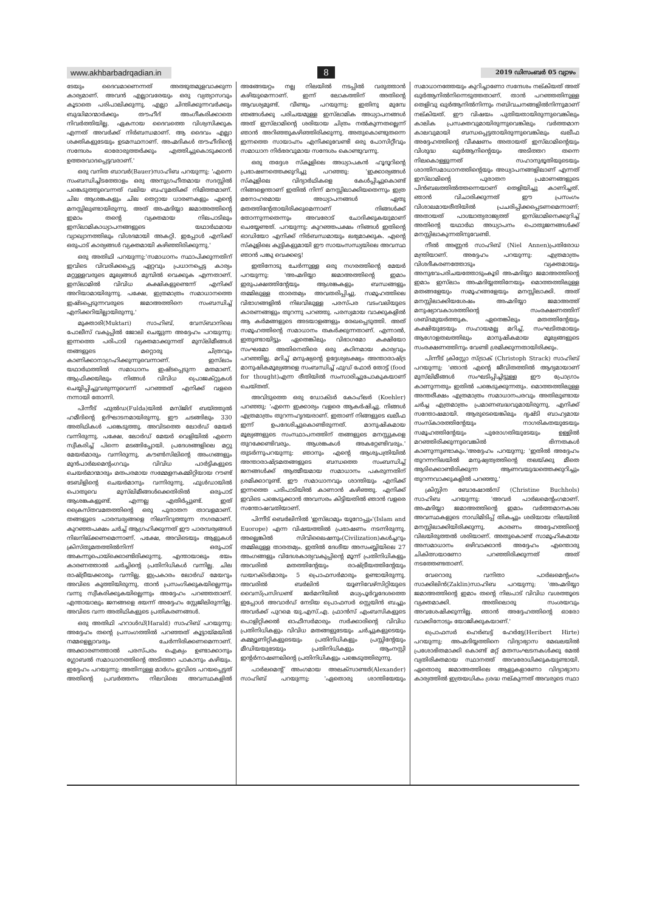www.akhbarbadrqadian.in 8 2019 ഡിസംബർ 05 വ്യാഴം
ടേയും ദൈവമാണെന്നത് അത്ഭുതമുളവാക്കുന്ന കാര്യമാണ്. അവൻ എല്ലാവരേയും ഒരു വ്യത്യാസവും കൂടാതെ പരിപാലിക്കുന്നു. എല്ലാ ചിന്തിക്കുന്നവർക്കും ബുദ്ധിമാന്മാർക്കും തൗഹീദ് അംഗീകരിക്കാതെ നിവർത്തിയില്ല. ഏകനായ ദൈവത്തെ വിശ്വസിക്കുക എന്നത് അവർക്ക് നിർബന്ധമാണ്. ആ ദൈവം എല്ലാ ശക്തികളുടേയും ഉടമസ്ഥനാണ്. അഹ്മദികൾ തൗഹീദിന്റെ സന്ദേശം ഓരോരുത്തർക്കും എത്തിച്ചുകൊടുക്കാൻ ഉത്തരവാദപ്പെട്ടവരാണ്.'
ഒരു വനിത ബാവർ(Bauer)സാഹിബ പറയുന്നു: 'എന്നെ സംബന്ധിച്ചിടത്തോളം ഒരു അനുഗ്രഹീതമായ സദസ്സിൽ പങ്കെടുത്തുവെന്നത് വലിയ ബഹുമതിക്ക് നിമിത്തമാണ്. ചില ആശങ്കകളും ചില തെറ്റായ ധാരണകളും എന്റെ മനസ്സിലുണ്ടായിരുന്നു. അത് അഹ്മദിയ്യാ ജമാഅത്തിന്റെ ഇമാം തന്റെ വ്യക്തമായ നിലപാടിലും ഇസ്‌ലാമികാധ്യാപനങ്ങളുടെ യഥാർഥമായ വ്യാഖ്യാനത്തിലും വിശദമായി അകറ്റി. ഇപ്പോൾ എനിക്ക് ഒരുപാട് കാര്യങ്ങൾ വ്യക്തമായി കഴിഞ്ഞിരിക്കുന്നു.'
ഒരു അതിഥി പറയുന്നു:'സമാധാനം സ്ഥാപിക്കുന്നതിന് ഇവിടെ വിവരിക്കപ്പെട്ട ഏറ്റവും പ്രധാനപ്പെട്ട കാര്യം മറ്റുള്ളവരുടെ മൂല്യങ്ങൾ മുമ്പിൽ വെക്കുക എന്നതാണ്. ഇസ്‌ലാമിൽ വിവിധ കക്ഷികളുണ്ടെന്ന് എനിക്ക് അറിയാമായിരുന്നു. പക്ഷേ, ഇത്രമാത്രം സമാധാനത്തെ ഇഷ്ടപ്പെടുന്നവരുടെ ജമാഅത്തിനെ സംബന്ധിച്ച് എനിക്കറിയില്ലായിരുന്നു.'
മുക്താരി(Muktari) സാഹിബ്, വേസ്ബാനിലെ പോലീസ് വകുപ്പിൽ ജോലി ചെയ്യുന്ന അദ്ദേഹം പറയുന്നു: ഇന്നത്തെ പരിപാടി വ്യക്തമാക്കുന്നത് മുസ്‌ലിമീങ്ങൾ തങ്ങളുടെ മറ്റൊരു ചിത്രവും കാണിക്കാനാഗ്രഹിക്കുന്നുവെന്നാണ്. ഇസ്‌ലാം യഥാർഥത്തിൽ സമാധാനം ഇഷ്ടപ്പെടുന്ന മതമാണ്. ആഫ്രിക്കയിലും നിങ്ങൾ വിവിധ പ്രൊജക്റ്റുകൾ ചെയ്യിപ്പിച്ചുവരുന്നുവെന്ന് പറഞ്ഞത് എനിക്ക് വളരെ നന്നായി തോന്നി.
പിന്നീട് ഫുൽഡ(Fulda)യിൽ മസ്ജിദ് ബയ്ത്തുൽ ഹമീദിന്റെ ഉദ്ഘാടനമായിരുന്നു. ഈ ചടങ്ങിലും 330 അതിഥികൾ പങ്കെടുത്തു. അവിടത്തെ ലോർഡ് മേയർ വന്നിരുന്നു. പക്ഷേ, ലോർഡ് മേയർ വെളിയിൽ എന്നെ സ്വീകരിച്ച് പിന്നെ മടങ്ങിപ്പോയി. പ്രദേശങ്ങളിലെ മറ്റു മേയർമാരും വന്നിരുന്നു. കൗൺസിലിന്റെ അംഗങ്ങളും മുൻപാർലമെന്റംഗവും വിവിധ പാർട്ടികളുടെ ചെയർമാന്മാരും മതപരമായ സമ്മേളനകമ്മിറ്റിയായ റൗണ്ട് ടേബിളിന്റെ ചെയർമാനും വന്നിരുന്നു. ഫുൾഡായിൽ പൊതുവെ മുസ്‌ലിമീങ്ങൾക്കെതിരിൽ ഒരുപാട് ആശങ്കകളുണ്ട്. എന്നല്ല എതിർപ്പുണ്ട്. ഇത് ക്രൈസ്തവമതത്തിന്റെ ഒരു പുരാതന താവളമാണ്. തങ്ങളുടെ പാരമ്പര്യങ്ങളെ നിലനിറുത്തുന്ന നഗരമാണ്. കുറഞ്ഞപക്ഷം ചർച്ച് ആഗ്രഹിക്കുന്നത് ഈ പാരമ്പര്യങ്ങൾ നിലനില്ക്കണമെന്നാണ്. പക്ഷേ, അവിടെയും ആളുകൾ ക്രിസ്തുമതത്തിൽനിന്ന് ഒരുപാട് അകന്നുപൊയ്ക്കൊണ്ടിരിക്കുന്നു. എന്തായാലും ഭയം കാരണത്താൽ ചർച്ചിന്റെ പ്രതിനിധികൾ വന്നില്ല. ചില രാഷ്ട്രീയക്കാരും വന്നില്ല. ഇപ്രകാരം ലോർഡ് മേയറും അവിടെ കുത്തിയിരുന്നു. താൻ പ്രസംഗിക്കുകയില്ലെന്നും വന്നു സ്വീകരിക്കുകയില്ലെന്നും അദ്ദേഹം പറഞ്ഞതാണ്. എന്തായാലും ജനങ്ങളെ ഭയന്ന് അദ്ദേഹം സ്റ്റേജിലിരുന്നില്ല. അവിടെ വന്ന അതിഥികളുടെ പ്രതികരണങ്ങൾ.
ഒരു അതിഥി ഹറാൾഡ്(Harald) സാഹിബ് പറയുന്നു: അദ്ദേഹം തന്റെ പ്രസംഗത്തിൽ പറഞ്ഞത് കൂട്ടായ്മയിൽ നമ്മളെല്ലാവരും ചേർന്നിരിക്കണമെന്നാണ്. അക്കാരണത്താൽ പരസ്പരം ഐക്യം ഉണ്ടാക്കാനും ഗ്ലോബൽ സമാധാനത്തിന്റെ അടിത്തറ പാകാനും കഴിയും. ഇദ്ദേഹം പറയുന്നു: അതിനുള്ള മാർഗം ഇവിടെ പറയപ്പെട്ടത് അതിന്റെ പ്രവർത്തനം നിലവിലെ അവസ്ഥകളിൽ അങ്ങേയറ്റം നല്ല നിലയിൽ നടപ്പിൽ വരുത്താൻ കഴിയുമെന്നാണ്. ഇന്ന് ലോകത്തിന് അതിന്റെ ആവശ്യമുണ്ട്. വീണ്ടും പറയുന്നു: ഇതിനു മുമ്പേ ഞങ്ങൾക്കു പരിചയമുള്ള ഇസ്‌ലാമിക അധ്യാപനങ്ങൾ അത് ഇസ്‌ലാമിന്റെ ശരിയായ ചിത്രം നൽകുന്നതല്ലെന്ന് ഞാൻ അറിഞ്ഞുകഴിഞ്ഞിരിക്കുന്നു. അതുകൊണ്ടുതന്നെ ഇന്നത്തെ സായാഹ്നം എനിക്കുവേണ്ടി ഒരു പോസിറ്റീവും സമാധാന നിർഭരവുമായ സന്ദേശം കൊണ്ടുവന്നു.
ഒരു തദ്ദേശ സ്കൂളിലെ അധ്യാപകൻ ഹൂദൂറിന്റെ പ്രഭാഷണത്തെക്കുറിച്ചു പറഞ്ഞു: 'ഇക്കാര്യങ്ങൾ സ്കൂളിലെ വിദ്യാർഥികളെ കേൾപ്പിച്ചുകൊണ്ട് നിങ്ങളെന്താണ് ഇതിൽ നിന്ന് മനസ്സിലാക്കിയതെന്നും ഇത്ര മനോഹരമായ അധ്യാപനങ്ങൾ ഏതു മതത്തിന്റേതായിരിക്കുമെന്നാണ് നിങ്ങൾക്ക് തോന്നുന്നതെന്നും അവരോട് ചോദിക്കുകയുമാണ് ചെയ്യേണ്ടത്. പറയുന്നു: കുറഞ്ഞപക്ഷം നിങ്ങൾ ഇതിന്റെ ഓഡിയോ എനിക്ക് നിർബന്ധമായും ലഭ്യമാക്കുക. എന്റെ സ്കൂളിലെ കുട്ടികളുമായി ഈ സായംസന്ധ്യയിലെ അവസ്ഥ ഞാൻ പങ്കു വെക്കട്ടെ!
ഇതിനോടു ചേർന്നുള്ള ഒരു നഗരത്തിന്റെ മേയർ പറയുന്നു: 'അഹ്മദിയ്യാ ജമാഅത്തിന്റെ ഇമാം ഇരുപക്ഷത്തിന്റേയും ആശങ്കകളും ബന്ധങ്ങളും തമ്മിലുള്ള താരതമ്യം അവതരിപ്പിച്ചു. സമൂഹത്തിലെ വിഭാഗങ്ങളിൽ നിലവിലുള്ള പരസ്പര വടംവലിയുടെ കാരണങ്ങളും തുറന്നു പറഞ്ഞു. പരസ്യമായ വാക്കുകളിൽ ആ കർമങ്ങളുടെ അടയാളങ്ങളും രേഖപ്പെടുത്തി. അത് സമൂഹത്തിന്റെ സമാധാനം തകർക്കുന്നതാണ്. എന്നാൽ, ഇതുണ്ടായിട്ടും ഏതെങ്കിലും വിഭാഗമോ കക്ഷിയോ സംഘമോ അതിനെതിരെ ഒരു കഠിനമായ കാര്യവും പറഞ്ഞില്ല. മറിച്ച് മനുഷ്യന്റെ ഉദ്ദേശ്യലക്ഷ്യം അന്താരാഷ്ട്ര മാനുഷികമൂല്യങ്ങളെ സംബന്ധിച്ച് ഫുഡ് ഫോർ തോട്ട് (food for thought)എന്ന രീതിയിൽ സംസാരിച്ചുപോകുകയാണ് ചെയ്തത്.
അവിടുത്തെ ഒരു ഡോക്ടർ കോഹ്‌ലർ (Koehler) പറഞ്ഞു: 'എന്നെ ഇക്കാര്യം വളരെ ആകർഷിച്ചു. നിങ്ങൾ എത്രമാത്രം തുറന്നഹൃദയരാണ്. ഇതാണ് നിങ്ങളുടെ ഖലീഫ ഇന്ന് ഉപദേശിച്ചുകൊണ്ടിരുന്നത്. മാനുഷികമായ മൂല്യങ്ങളുടെ സംസ്ഥാപനത്തിന് തങ്ങളുടെ മനസ്സുകളെ തുറക്കേണ്ടിവരും. ആശങ്കകൾ അകറ്റേണ്ടിവരും.' തുടർന്നുപറയുന്നു: ഞാനും എന്റെ ആശുപത്രിയിൽ അന്താരാഷ്ട്രമതങ്ങളുടെ ബന്ധത്തെ സംബന്ധിച്ച് ജനങ്ങൾക്ക് ആത്മീയമായ സമാധാനം പകരുന്നതിന് ശ്രമിക്കാറുണ്ട്. ഈ സമാധാനവും ശാന്തിയും എനിക്ക് ഇന്നത്തെ പരിപാടിയിൽ കാണാൻ കഴിഞ്ഞു. എനിക്ക് ഇവിടെ പങ്കെടുക്കാൻ അവസരം കിട്ടിയതിൽ ഞാൻ വളരെ സന്തോഷവതിയാണ്.
പിന്നീട് ബെർലിനിൽ 'ഇസ്‌ലാമും യൂറോപ്പും'(Islam and Euorope) എന്ന വിഷയത്തിൽ പ്രഭാഷണം നടന്നിരുന്നു. അല്ലെങ്കിൽ സിവിലൈഷനും(Civilization)കൾച്ചറും തമ്മിലുള്ള താരതമ്യം. ഇതിൽ ദേശീയ അസംബ്ലിയിലെ 27 അംഗങ്ങളും വിദേശകാര്യവകുപ്പിന്റെ മൂന്ന് പ്രതിനിധികളും അവരിൽ മതത്തിന്റേയും രാഷ്ട്രീയത്തിന്റേയും ഡയറക്ടർമാരും 5 പ്രൊഫസർമാരും ഉണ്ടായിരുന്നു. അവരിൽ ബർലിൻ യൂണിവേഴ്സിറ്റിയുടെ വൈസ്പ്രസിഡണ്ട് ജർമനിയിൽ മധ്യപൂർവ്വദേശത്തെ ഇപ്പോൾ അവാർഡ് നേടിയ പ്രൊഫസർ സ്റ്റെയിൻ ബച്ചും അവർക്ക് പുറമെ യു.എസ്.എ. ഫ്രാൻസ് എംബസികളുടെ പൊളിറ്റിക്കൽ ഓഫീസർമാരും സർക്കാരിന്റെ വിവിധ പ്രതിനിധികളും വിവിധ മതങ്ങളുടേയും ചർച്ചുകളുടെയും കമ്മ്യൂണിറ്റികളുടെയും പ്രതിനിധികളും പ്രസ്സിന്റേയും മീഡിയയുടേയും പ്രതിനിധികളും ആംനസ്റ്റി ഇന്റർനാഷണലിന്റെ പ്രതിനിധികളും പങ്കെടുത്തിരുന്നു.
പാർലമെന്റ് അംഗമായ അലക്സാണ്ടർ(Alexander) സാഹിബ് പറയുന്നു: 'ഏതൊരു ശാന്തിയേയും സമാധാനത്തേയും കുറിച്ചാണോ സന്ദേശം നല്കിയത് അത് ഖുർആനിൽനിന്നെടുത്തതാണ്. താൻ പറഞ്ഞതിനുള്ള തെളിവു ഖുർആനിൽനിന്നും നബിവചനങ്ങളിൽനിന്നുമാണ് നല്കിയത്. ഈ വിഷയം പുതിയതായിരുന്നുവെങ്കിലും കാലിക പ്രസക്തവുമായിരുന്നുവെങ്കിലും വർത്തമാന കാലവുമായി ബന്ധപ്പെട്ടതായിരുന്നുവെങ്കിലും ഖലീഫ അദ്ദേഹത്തിന്റെ വീക്ഷണം അതായത് ഇസ്‌ലാമിന്റെയും വിശുദ്ധ ഖുർആനിന്റെയും അടിത്തറ തന്നെ നിലകൊള്ളുന്നത് സഹാനുഭൂതിയുടെയും ശാന്തിസമാധാനത്തിന്റെയും അധ്യാപനങ്ങളിലാണ് എന്നത് ഇസ്‌ലാമിന്റെ പുരാതന പ്രമാണങ്ങളുടെ പിൻബലത്തിൽത്തന്നെയാണ് തെളിയിച്ചു കാണിച്ചത്. ഞാൻ വിചാരിക്കുന്നത് ഈ പ്രസംഗം വിശാലമായരീതിയിൽ പ്രചരിപ്പിക്കപ്പെടണമെന്നാണ്; അതായത് പാശ്ചാത്യരാജ്യത്ത് ഇസ്‌ലാമിനെക്കുറിച്ച് അതിന്റെ യഥാർഥ അധ്യാപനം പൊതുജനങ്ങൾക്ക് മനസ്സിലാകുന്നതിനുവേണ്ടി.
നീൽ അണ്ണൻ സാഹിബ് (Niel Annen)പ്രതിരോധ മന്ത്രിയാണ്. അദ്ദേഹം പറയുന്നു: എത്രമാത്രം വിശദീകരണത്തോടും വ്യക്തമായും അനുഭവപരിചയത്തോടുംകൂടി അഹ്മദിയ്യാ ജമാഅത്തിന്റെ ഇമാം ഇസ്‌ലാം അഹ്മദിയ്യത്തിനേയും മൊത്തത്തിലുള്ള മതങ്ങളേയും സമൂഹങ്ങളേയും മനസ്സിലാക്കി. അത് മനസ്സിലാക്കിയശേഷം അഹ്മദിയ്യാ ജമാഅത്ത് മനുഷ്യാവകാശത്തിന്റെ സംരക്ഷണത്തിന് ശബ്ദമുയർത്തുക. ഏതെങ്കിലും മതത്തിന്റേയും കക്ഷിയുടേയും സഹായമല്ല മറിച്ച്, സംഘടിതമായും ആഗോളതലത്തിലും മാനുഷികമായ മൂല്യങ്ങളുടെ സംരക്ഷണത്തിനും വേണ്ടി ശ്രമിക്കുന്നതായിരിക്കും.
പിന്നീട് ക്രിസ്റ്റോ സ്ട്രാക് (Christoph Strack) സാഹിബ് പറയുന്നു: 'ഞാൻ എന്റെ ജീവിതത്തിൽ ആദ്യമായാണ് മുസ്‌ലിമീങ്ങൾ സംഘടിപ്പിച്ചിട്ടുള്ള ഈ പ്രോഗ്രാം കാണുന്നതും ഇതിൽ പങ്കെടുക്കുന്നതും. മൊത്തത്തിലുള്ള അന്തരീക്ഷം എത്രമാത്രം സമാധാനപരവും അതിലുണ്ടായ ചർച്ച എത്രമാത്രം പ്രമാണബദ്ധവുമായിരുന്നു. എനിക്ക് സന്തോഷമായി. ആരുടെയെങ്കിലും ദൃഷ്ടി ബാഹ്യമായ സംസ്കാരത്തിന്റേയും നാഗരികതയുടേയും സമൂഹത്തിന്റേയും പുരോഗതിയുടേയും ഉള്ളിൽ മറഞ്ഞിരിക്കുന്നുവെങ്കിൽ ഭിന്നതകൾ കാണുന്നുണ്ടാകും.'അദ്ദേഹം പറയുന്നു: 'ഇതിൽ അദ്ദേഹം തുറന്നനിലയിൽ മനുഷ്യത്വത്തിന്റെ തലയ്ക്കു മീതെ ആടിക്കൊണ്ടിരിക്കുന്ന ആണവയുദ്ധത്തെക്കുറിച്ചും തുറന്നവാക്കുകളിൽ പറഞ്ഞു.'
ക്രിസ്റ്റിന ബോഷോൽസ് (Christine Buchhols) സാഹിബ പറയുന്നു: 'അവർ പാർലമെന്റംഗമാണ്. അഹ്മദിയ്യാ ജമാഅത്തിന്റെ ഇമാം വർത്തമാനകാല അവസ്ഥകളുടെ നാഡിമിടിപ്പ് തികച്ചും ശരിയായ നിലയിൽ മനസ്സിലാക്കിയിരിക്കുന്നു. കാരണം അദ്ദേഹത്തിന്റെ വിലയിരുത്തൽ ശരിയാണ്. അതുകൊണ്ട് സാമൂഹികമായ അസമാധാനം ഒഴിവാക്കാൻ അദ്ദേഹം എന്തൊരു ചികിത്സയാണോ പറഞ്ഞിരിക്കുന്നത് അത് നടത്തേണ്ടതാണ്.
വേറൊരു വനിതാ പാർലമെന്റംഗം സാക്കിലിൻ(Zaklin)സാഹിബ പറയുന്നു: 'അഹ്മദിയ്യാ ജമാഅത്തിന്റെ ഇമാം തന്റെ നിലപാട് വിവിധ വശത്തൂടെ വ്യക്തമാക്കി. അതിലൊരു സംശയവും അവശേഷിക്കുന്നില്ല. ഞാൻ അദ്ദേഹത്തിന്റെ ഓരോ വാക്കിനോടും യോജിക്കുകയാണ്.'
പ്രൊഫസർ ഹെർബട്ട് ഹേർട്ടേ(Heribert Hirte) പറയുന്നു: അഹ്മദിയ്യത്തിനെ വിദ്യാഭ്യാസ മേഖലയിൽ പ്രശോഭിതമാക്കി കൊണ്ട് മറ്റ് മതസംഘടനകൾക്കു മേൽ വ്യതിരിക്തമായ സ്ഥാനത്ത് അവരോധിക്കുകയുണ്ടായി. ഏതൊരു ജമാഅത്തിലെ ആളുകളാണോ വിദ്യാഭ്യാസ കാര്യത്തിൽ ഇത്രയധികം ശ്രദ്ധ നല്കുന്നത് അവരുടെ സ്ഥാ